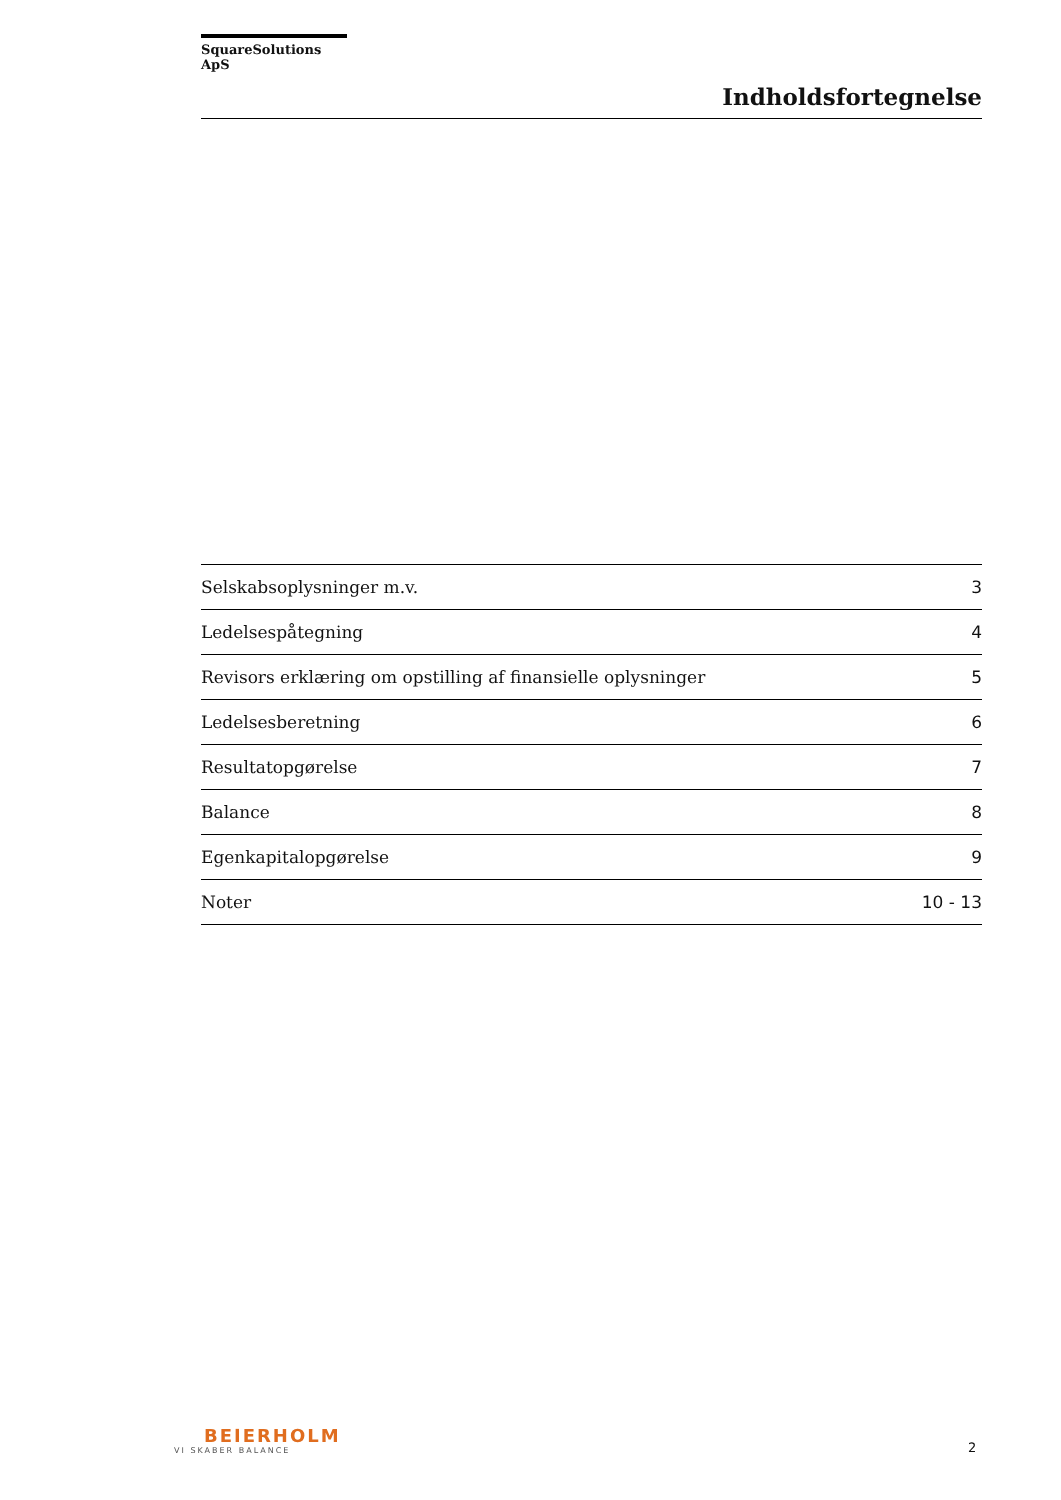SquareSolutions ApS
Indholdsfortegnelse
| Selskabsoplysninger m.v. | 3 |
| Ledelsespåtegning | 4 |
| Revisors erklæring om opstilling af finansielle oplysninger | 5 |
| Ledelsesberetning | 6 |
| Resultatopgørelse | 7 |
| Balance | 8 |
| Egenkapitalopgørelse | 9 |
| Noter | 10 - 13 |
BEIERHOLM
VI SKABER BALANCE
2